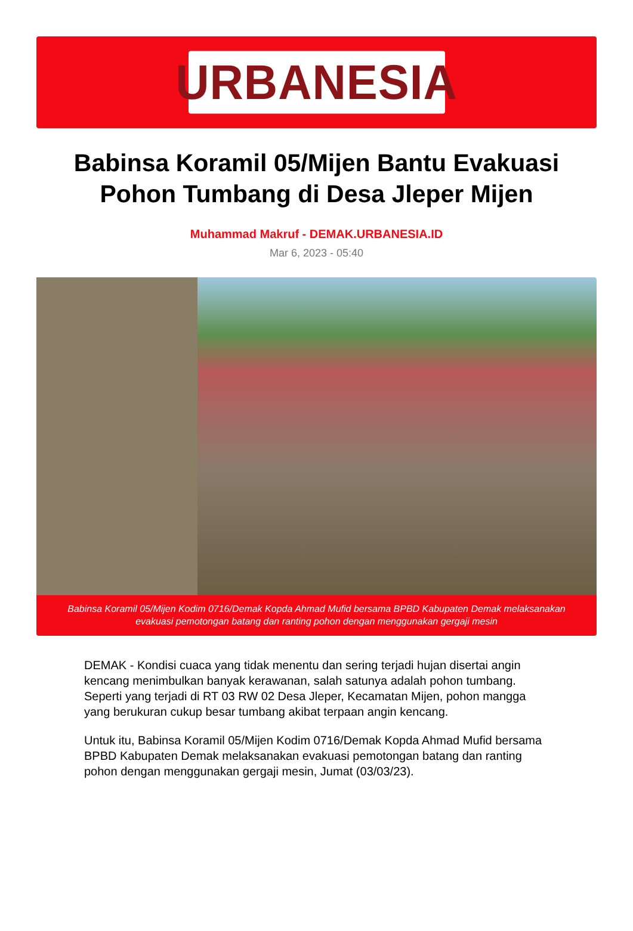URBANESIA
Babinsa Koramil 05/Mijen Bantu Evakuasi Pohon Tumbang di Desa Jleper Mijen
Muhammad Makruf - DEMAK.URBANESIA.ID
Mar 6, 2023 - 05:40
Babinsa Koramil 05/Mijen Kodim 0716/Demak Kopda Ahmad Mufid bersama BPBD Kabupaten Demak melaksanakan evakuasi pemotongan batang dan ranting pohon dengan menggunakan gergaji mesin
DEMAK - Kondisi cuaca yang tidak menentu dan sering terjadi hujan disertai angin kencang menimbulkan banyak kerawanan, salah satunya adalah pohon tumbang. Seperti yang terjadi di RT 03 RW 02 Desa Jleper, Kecamatan Mijen, pohon mangga yang berukuran cukup besar tumbang akibat terpaan angin kencang.
Untuk itu, Babinsa Koramil 05/Mijen Kodim 0716/Demak Kopda Ahmad Mufid bersama BPBD Kabupaten Demak melaksanakan evakuasi pemotongan batang dan ranting pohon dengan menggunakan gergaji mesin, Jumat (03/03/23).